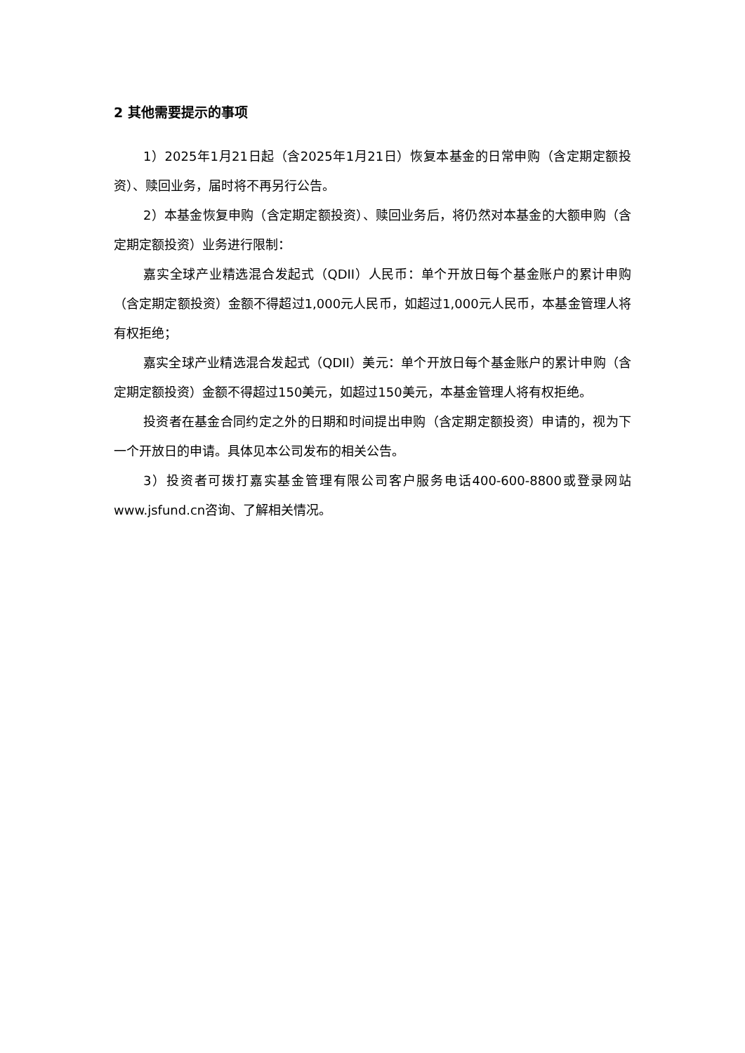2 其他需要提示的事项
1）2025年1月21日起（含2025年1月21日）恢复本基金的日常申购（含定期定额投资）、赎回业务，届时将不再另行公告。
2）本基金恢复申购（含定期定额投资）、赎回业务后，将仍然对本基金的大额申购（含定期定额投资）业务进行限制：
嘉实全球产业精选混合发起式（QDII）人民币：单个开放日每个基金账户的累计申购（含定期定额投资）金额不得超过1,000元人民币，如超过1,000元人民币，本基金管理人将有权拒绝；
嘉实全球产业精选混合发起式（QDII）美元：单个开放日每个基金账户的累计申购（含定期定额投资）金额不得超过150美元，如超过150美元，本基金管理人将有权拒绝。
投资者在基金合同约定之外的日期和时间提出申购（含定期定额投资）申请的，视为下一个开放日的申请。具体见本公司发布的相关公告。
3）投资者可拨打嘉实基金管理有限公司客户服务电话400-600-8800或登录网站www.jsfund.cn咨询、了解相关情况。